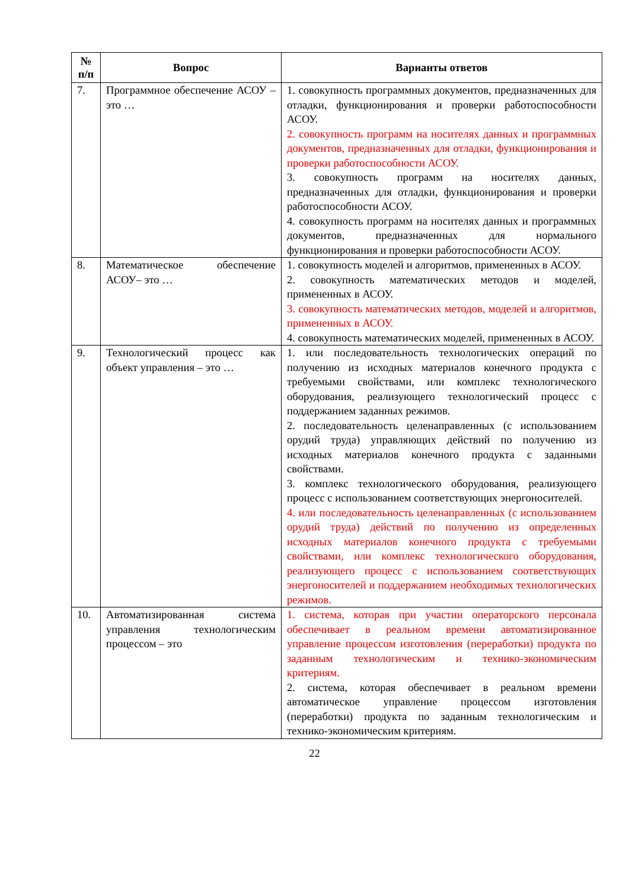| № п/п | Вопрос | Варианты ответов |
| --- | --- | --- |
| 7. | Программное обеспечение АСОУ – это … | 1. совокупность программных документов, предназначенных для отладки, функционирования и проверки работоспособности АСОУ. 2. совокупность программ на носителях данных и программных документов, предназначенных для отладки, функционирования и проверки работоспособности АСОУ. 3. совокупность программ на носителях данных, предназначенных для отладки, функционирования и проверки работоспособности АСОУ. 4. совокупность программ на носителях данных и программных документов, предназначенных для нормального функционирования и проверки работоспособности АСОУ. |
| 8. | Математическое обеспечение АСОУ– это … | 1. совокупность моделей и алгоритмов, примененных в АСОУ. 2. совокупность математических методов и моделей, примененных в АСОУ. 3. совокупность математических методов, моделей и алгоритмов, примененных в АСОУ. 4. совокупность математических моделей, примененных в АСОУ. |
| 9. | Технологический процесс как объект управления – это … | 1. или последовательность технологических операций по получению из исходных материалов конечного продукта с требуемыми свойствами, или комплекс технологического оборудования, реализующего технологический процесс с поддержанием заданных режимов. 2. последовательность целенаправленных (с использованием орудий труда) управляющих действий по получению из исходных материалов конечного продукта с заданными свойствами. 3. комплекс технологического оборудования, реализующего процесс с использованием соответствующих энергоносителей. 4. или последовательность целенаправленных (с использованием орудий труда) действий по получению из определенных исходных материалов конечного продукта с требуемыми свойствами, или комплекс технологического оборудования, реализующего процесс с использованием соответствующих энергоносителей и поддержанием необходимых технологических режимов. |
| 10. | Автоматизированная система управления технологическим процессом – это | 1. система, которая при участии операторского персонала обеспечивает в реальном времени автоматизированное управление процессом изготовления (переработки) продукта по заданным технологическим и технико-экономическим критериям. 2. система, которая обеспечивает в реальном времени автоматическое управление процессом изготовления (переработки) продукта по заданным технологическим и технико-экономическим критериям. |
22